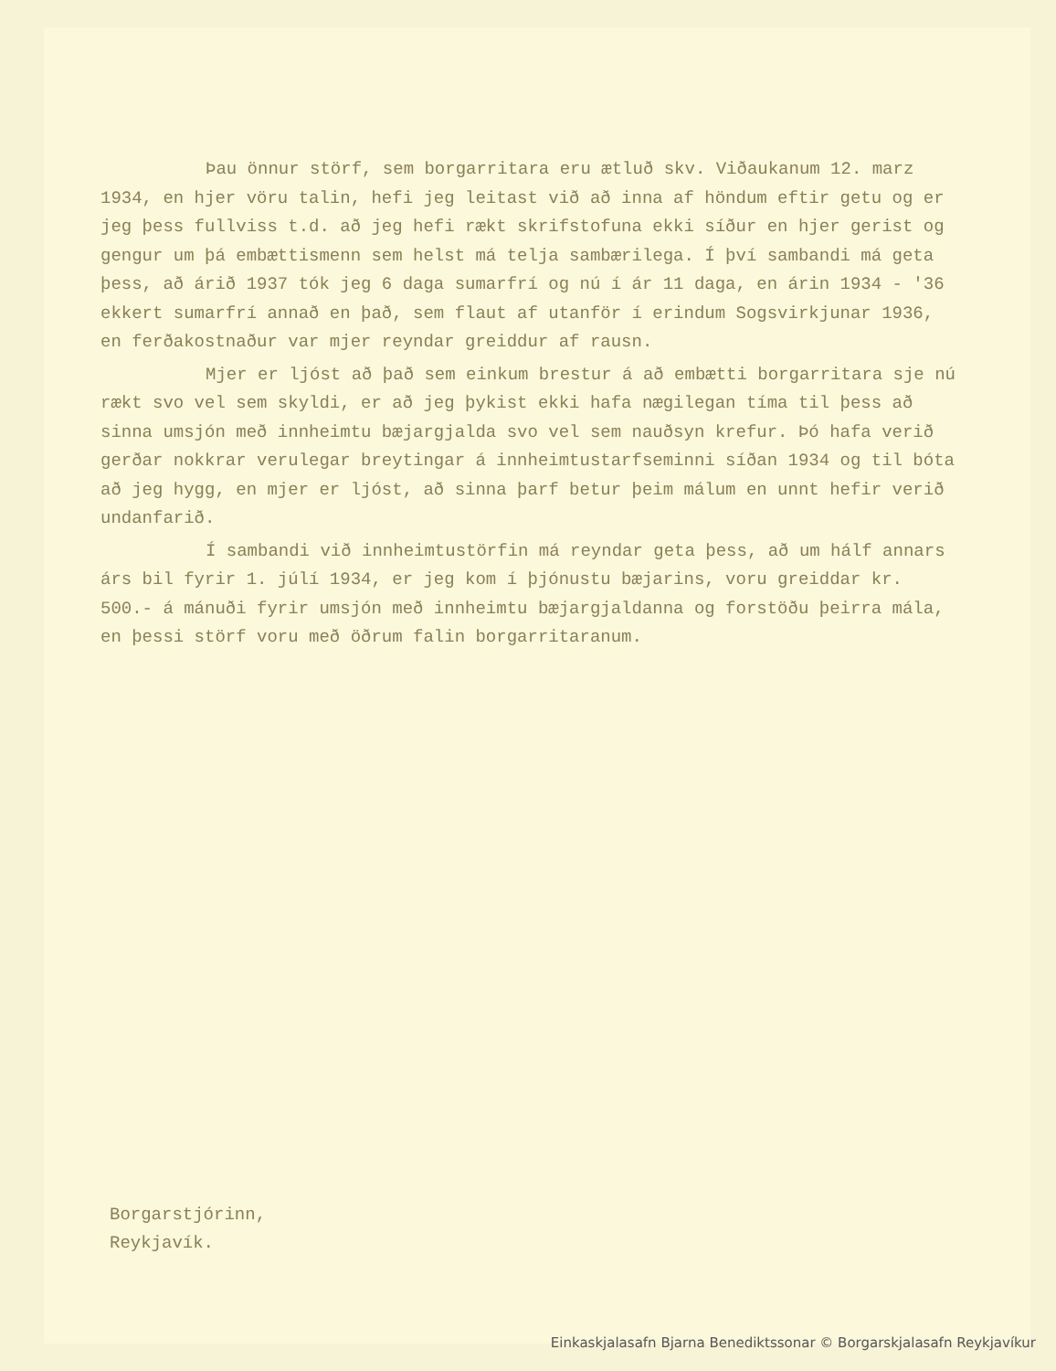Þau önnur störf, sem borgarritara eru ætluð skv. Viðaukanum 12. marz 1934, en hjer vöru talin, hefi jeg leitast við að inna af höndum eftir getu og er jeg þess fullviss t.d. að jeg hefi rækt skrifstofuna ekki síður en hjer gerist og gengur um þá embættismenn sem helst má telja sambærilega. Í því sambandi má geta þess, að árið 1937 tók jeg 6 daga sumarfrí og nú í ár 11 daga, en árin 1934 - '36 ekkert sumarfrí annað en það, sem flaut af utanför í erindum Sogsvirkjunar 1936, en ferðakostnaður var mjer reyndar greiddur af rausn.
Mjer er ljóst að það sem einkum brestur á að embætti borgarritara sje nú rækt svo vel sem skyldi, er að jeg þykist ekki hafa nægilegan tíma til þess að sinna umsjón með innheimtu bæjargjalda svo vel sem nauðsyn krefur. Þó hafa verið gerðar nokkrar verulegar breytingar á innheimtustarfseminni síðan 1934 og til bóta að jeg hygg, en mjer er ljóst, að sinna þarf betur þeim málum en unnt hefir verið undanfarið.
Í sambandi við innheimtustörfin má reyndar geta þess, að um hálf annars árs bil fyrir 1. júlí 1934, er jeg kom í þjónustu bæjarins, voru greiddar kr. 500.- á mánuði fyrir umsjón með innheimtu bæjargjaldanna og forstöðu þeirra mála, en þessi störf voru með öðrum falin borgarritaranum.
Borgarstjórinn,
Reykjavík.
Einkaskjalasafn Bjarna Benediktssonar © Borgarskjalasafn Reykjavíkur